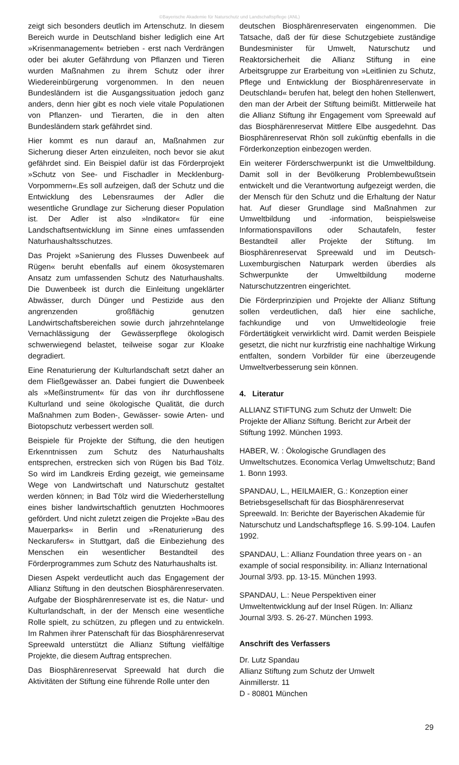©Bayerische Akademie für Naturschutz und Landschaftspflege (ANL)
zeigt sich besonders deutlich im Artenschutz. In diesem Bereich wurde in Deutschland bisher lediglich eine Art »Krisenmanagement« betrieben - erst nach Verdrängen oder bei akuter Gefährdung von Pflanzen und Tieren wurden Maßnahmen zu ihrem Schutz oder ihrer Wiedereinbürgerung vorgenommen. In den neuen Bundesländern ist die Ausgangssituation jedoch ganz anders, denn hier gibt es noch viele vitale Populationen von Pflanzen- und Tierarten, die in den alten Bundesländern stark gefährdet sind.
Hier kommt es nun darauf an, Maßnahmen zur Sicherung dieser Arten einzuleiten, noch bevor sie akut gefährdet sind. Ein Beispiel dafür ist das Förderprojekt »Schutz von See- und Fischadler in Mecklenburg-Vorpommern«.Es soll aufzeigen, daß der Schutz und die Entwicklung des Lebensraumes der Adler die wesentliche Grundlage zur Sicherung dieser Population ist. Der Adler ist also »Indikator« für eine Landschaftsentwicklung im Sinne eines umfassenden Naturhaushaltsschutzes.
Das Projekt »Sanierung des Flusses Duwenbeek auf Rügen« beruht ebenfalls auf einem ökosystemaren Ansatz zum umfassenden Schutz des Naturhaushalts. Die Duwenbeek ist durch die Einleitung ungeklärter Abwässer, durch Dünger und Pestizide aus den angrenzenden großflächig genutzen Landwirtschaftsbereichen sowie durch jahrzehntelange Vernachlässigung der Gewässerpflege ökologisch schwerwiegend belastet, teilweise sogar zur Kloake degradiert.
Eine Renaturierung der Kulturlandschaft setzt daher an dem Fließgewässer an. Dabei fungiert die Duwenbeek als »Meßinstrument« für das von ihr durchflossene Kulturland und seine ökologische Qualität, die durch Maßnahmen zum Boden-, Gewässer- sowie Arten- und Biotopschutz verbessert werden soll.
Beispiele für Projekte der Stiftung, die den heutigen Erkenntnissen zum Schutz des Naturhaushalts entsprechen, erstrecken sich von Rügen bis Bad Tölz. So wird im Landkreis Erding gezeigt, wie gemeinsame Wege von Landwirtschaft und Naturschutz gestaltet werden können; in Bad Tölz wird die Wiederherstellung eines bisher landwirtschaftlich genutzten Hochmoores gefördert. Und nicht zuletzt zeigen die Projekte »Bau des Mauerparks« in Berlin und »Renaturierung des Neckarufers« in Stuttgart, daß die Einbeziehung des Menschen ein wesentlicher Bestandteil des Förderprogrammes zum Schutz des Naturhaushalts ist.
Diesen Aspekt verdeutlicht auch das Engagement der Allianz Stiftung in den deutschen Biosphärenreservaten. Aufgabe der Biosphärenreservate ist es, die Natur- und Kulturlandschaft, in der der Mensch eine wesentliche Rolle spielt, zu schützen, zu pflegen und zu entwickeln. Im Rahmen ihrer Patenschaft für das Biosphärenreservat Spreewald unterstützt die Allianz Stiftung vielfältige Projekte, die diesem Auftrag entsprechen.
Das Biosphärenreservat Spreewald hat durch die Aktivitäten der Stiftung eine führende Rolle unter den
deutschen Biosphärenreservaten eingenommen. Die Tatsache, daß der für diese Schutzgebiete zuständige Bundesminister für Umwelt, Naturschutz und Reaktorsicherheit die Allianz Stiftung in eine Arbeitsgruppe zur Erarbeitung von »Leitlinien zu Schutz, Pflege und Entwicklung der Biosphärenreservate in Deutschland« berufen hat, belegt den hohen Stellenwert, den man der Arbeit der Stiftung beimißt. Mittlerweile hat die Allianz Stiftung ihr Engagement vom Spreewald auf das Biosphärenreservat Mittlere Elbe ausgedehnt. Das Biosphärenreservat Rhön soll zukünftig ebenfalls in die Förderkonzeption einbezogen werden.
Ein weiterer Förderschwerpunkt ist die Umweltbildung. Damit soll in der Bevölkerung Problembewußtsein entwickelt und die Verantwortung aufgezeigt werden, die der Mensch für den Schutz und die Erhaltung der Natur hat. Auf dieser Grundlage sind Maßnahmen zur Umweltbildung und -information, beispielsweise Informationspavillons oder Schautafeln, fester Bestandteil aller Projekte der Stiftung. Im Biosphärenreservat Spreewald und im Deutsch-Luxemburgischen Naturpark werden überdies als Schwerpunkte der Umweltbildung moderne Naturschutzzentren eingerichtet.
Die Förderprinzipien und Projekte der Allianz Stiftung sollen verdeutlichen, daß hier eine sachliche, fachkundige und von Umweltideologie freie Fördertätigkeit verwirklicht wird. Damit werden Beispiele gesetzt, die nicht nur kurzfristig eine nachhaltige Wirkung entfalten, sondern Vorbilder für eine überzeugende Umweltverbesserung sein können.
4. Literatur
ALLIANZ STIFTUNG zum Schutz der Umwelt: Die Projekte der Allianz Stiftung. Bericht zur Arbeit der Stiftung 1992. München 1993.
HABER, W. : Ökologische Grundlagen des Umweltschutzes. Economica Verlag Umweltschutz; Band 1. Bonn 1993.
SPANDAU, L., HEILMAIER, G.: Konzeption einer Betriebsgesellschaft für das Biosphärenreservat Spreewald. In: Berichte der Bayerischen Akademie für Naturschutz und Landschaftspflege 16. S.99-104. Laufen 1992.
SPANDAU, L.: Allianz Foundation three years on - an example of social responsibility. in: Allianz International Journal 3/93. pp. 13-15. München 1993.
SPANDAU, L.: Neue Perspektiven einer Umweltentwicklung auf der Insel Rügen. In: Allianz Journal 3/93. S. 26-27. München 1993.
Anschrift des Verfassers
Dr. Lutz Spandau
Allianz Stiftung zum Schutz der Umwelt
Ainmillerstr. 11
D - 80801 München
29